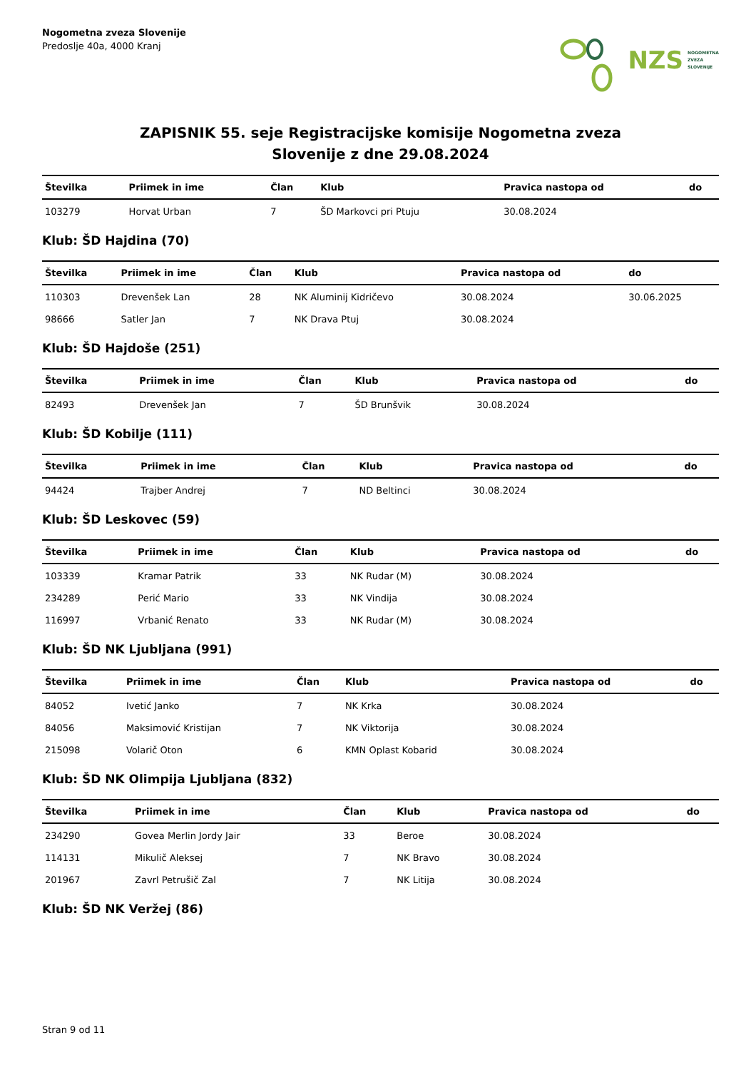Nogometna zveza Slovenije
Predoslje 40a, 4000 Kranj
NZS NOGOMETNA
ZVEZA
SLOVENIJE
ZAPISNIK 55. seje Registracijske komisije Nogometna zveza
Slovenije z dne 29.08.2024
| Številka | Priimek in ime | Član | Klub | Pravica nastopa od | do |
| --- | --- | --- | --- | --- | --- |
| 103279 | Horvat Urban | 7 | ŠD Markovci pri Ptuju | 30.08.2024 | |
Klub: ŠD Hajdina (70)
| Številka | Priimek in ime | Član | Klub | Pravica nastopa od | do |
| --- | --- | --- | --- | --- | --- |
| 110303 | Drevenšek Lan | 28 | NK Aluminij Kidričevo | 30.08.2024 | 30.06.2025 |
| 98666 | Satler Jan | 7 | NK Drava Ptuj | 30.08.2024 | |
Klub: ŠD Hajdoše (251)
| Številka | Priimek in ime | Član | Klub | Pravica nastopa od | do |
| --- | --- | --- | --- | --- | --- |
| 82493 | Drevenšek Jan | 7 | ŠD Brunšvik | 30.08.2024 | |
Klub: ŠD Kobilje (111)
| Številka | Priimek in ime | Član | Klub | Pravica nastopa od | do |
| --- | --- | --- | --- | --- | --- |
| 94424 | Trajber Andrej | 7 | ND Beltinci | 30.08.2024 | |
Klub: ŠD Leskovec (59)
| Številka | Priimek in ime | Član | Klub | Pravica nastopa od | do |
| --- | --- | --- | --- | --- | --- |
| 103339 | Kramar Patrik | 33 | NK Rudar (M) | 30.08.2024 | |
| 234289 | Perić Mario | 33 | NK Vindija | 30.08.2024 | |
| 116997 | Vrbanić Renato | 33 | NK Rudar (M) | 30.08.2024 | |
Klub: ŠD NK Ljubljana (991)
| Številka | Priimek in ime | Član | Klub | Pravica nastopa od | do |
| --- | --- | --- | --- | --- | --- |
| 84052 | Ivetić Janko | 7 | NK Krka | 30.08.2024 | |
| 84056 | Maksimović Kristijan | 7 | NK Viktorija | 30.08.2024 | |
| 215098 | Volarič Oton | 6 | KMN Oplast Kobarid | 30.08.2024 | |
Klub: ŠD NK Olimpija Ljubljana (832)
| Številka | Priimek in ime | Član | Klub | Pravica nastopa od | do |
| --- | --- | --- | --- | --- | --- |
| 234290 | Govea Merlin Jordy Jair | 33 | Beroe | 30.08.2024 | |
| 114131 | Mikulič Aleksej | 7 | NK Bravo | 30.08.2024 | |
| 201967 | Zavrl Petrušič Zal | 7 | NK Litija | 30.08.2024 | |
Klub: ŠD NK Veržej (86)
Stran 9 od 11